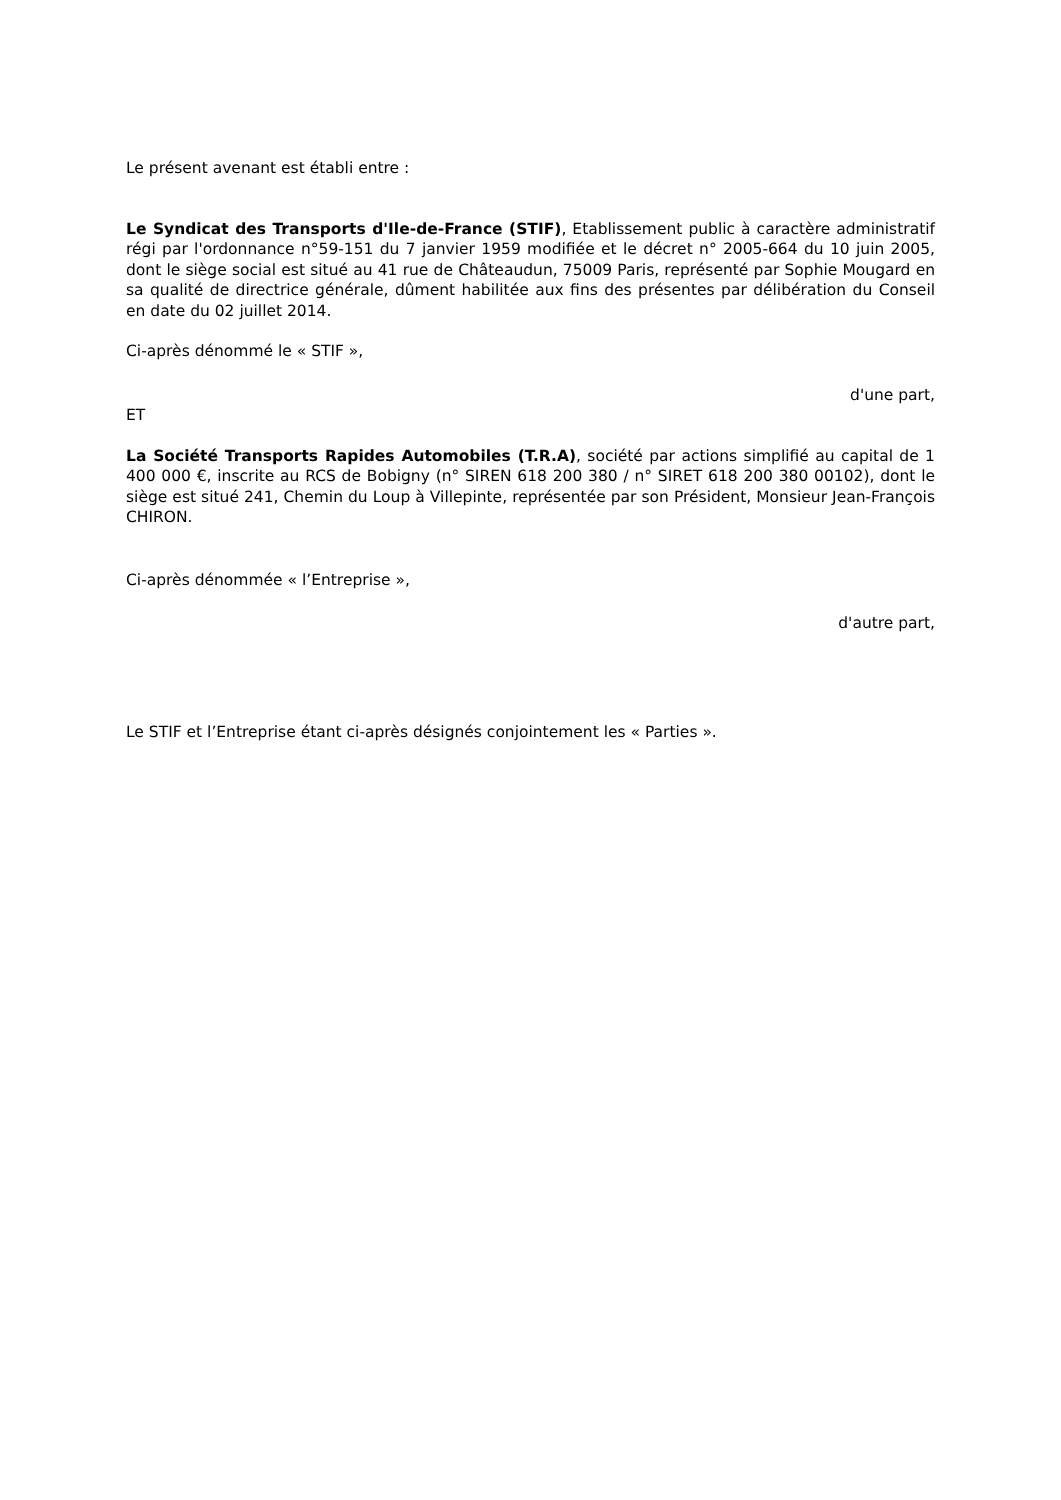Le présent avenant est établi entre :
Le Syndicat des Transports d'Ile-de-France (STIF), Etablissement public à caractère administratif régi par l'ordonnance n°59-151 du 7 janvier 1959 modifiée et le décret n° 2005-664 du 10 juin 2005, dont le siège social est situé au 41 rue de Châteaudun, 75009 Paris, représenté par Sophie Mougard en sa qualité de directrice générale, dûment habilitée aux fins des présentes par délibération du Conseil en date du 02 juillet 2014.
Ci-après dénommé le « STIF »,
d'une part,
ET
La Société Transports Rapides Automobiles (T.R.A), société par actions simplifié au capital de 1 400 000 €, inscrite au RCS de Bobigny (n° SIREN 618 200 380 / n° SIRET 618 200 380 00102), dont le siège est situé 241, Chemin du Loup à Villepinte, représentée par son Président, Monsieur Jean-François CHIRON.
Ci-après dénommée « l’Entreprise »,
d'autre part,
Le STIF et l’Entreprise étant ci-après désignés conjointement les « Parties ».